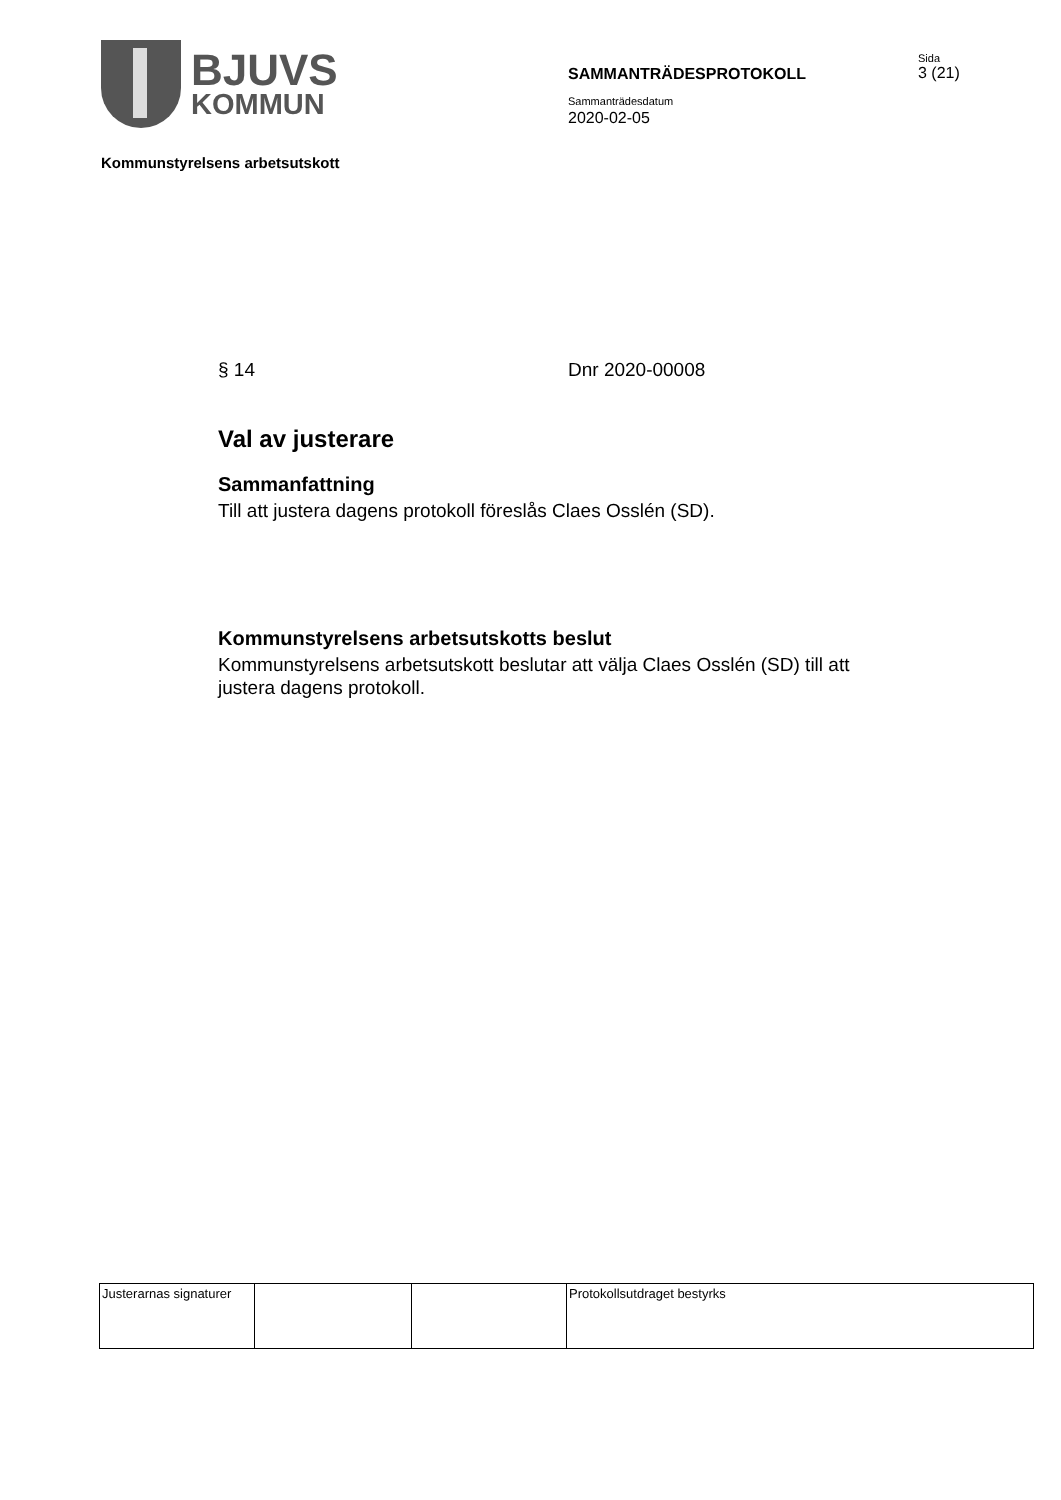BJUVS
KOMMUN
SAMMANTRÄDESPROTOKOLL
Sammanträdesdatum
2020-02-05
Sida
3 (21)
Kommunstyrelsens arbetsutskott
§ 14 Dnr 2020-00008
Val av justerare
Sammanfattning
Till att justera dagens protokoll föreslås Claes Osslén (SD).
Kommunstyrelsens arbetsutskotts beslut
Kommunstyrelsens arbetsutskott beslutar att välja Claes Osslén (SD) till att justera dagens protokoll.
| Justerarnas signaturer | | | Protokollsutdraget bestyrks |